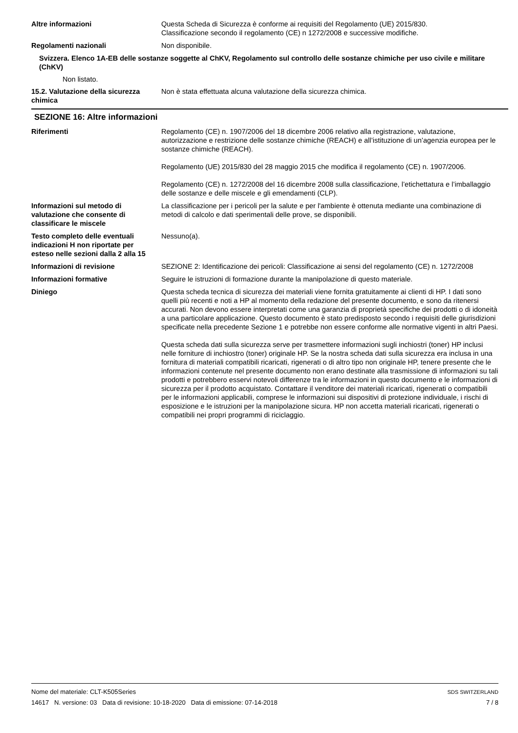Altre informazioni Questa Scheda di Sicurezza è conforme ai requisiti del Regolamento (UE) 2015/830.
Classificazione secondo il regolamento (CE) n 1272/2008 e successive modifiche.
Regolamenti nazionali Non disponibile.
Svizzera. Elenco 1A-EB delle sostanze soggette al ChKV, Regolamento sul controllo delle sostanze chimiche per uso civile e militare (ChKV)
Non listato.
15.2. Valutazione della sicurezza chimica
Non è stata effettuata alcuna valutazione della sicurezza chimica.
SEZIONE 16: Altre informazioni
Riferimenti Regolamento (CE) n. 1907/2006 del 18 dicembre 2006 relativo alla registrazione, valutazione, autorizzazione e restrizione delle sostanze chimiche (REACH) e all’istituzione di un’agenzia europea per le sostanze chimiche (REACH).
Regolamento (UE) 2015/830 del 28 maggio 2015 che modifica il regolamento (CE) n. 1907/2006.
Regolamento (CE) n. 1272/2008 del 16 dicembre 2008 sulla classificazione, l’etichettatura e l’imballaggio delle sostanze e delle miscele e gli emendamenti (CLP).
Informazioni sul metodo di valutazione che consente di classificare le miscele
La classificazione per i pericoli per la salute e per l'ambiente è ottenuta mediante una combinazione di metodi di calcolo e dati sperimentali delle prove, se disponibili.
Testo completo delle eventuali indicazioni H non riportate per esteso nelle sezioni dalla 2 alla 15
Nessuno(a).
Informazioni di revisione SEZIONE 2: Identificazione dei pericoli: Classificazione ai sensi del regolamento (CE) n. 1272/2008
Informazioni formative Seguire le istruzioni di formazione durante la manipolazione di questo materiale.
Diniego Questa scheda tecnica di sicurezza dei materiali viene fornita gratuitamente ai clienti di HP. I dati sono quelli più recenti e noti a HP al momento della redazione del presente documento, e sono da ritenersi accurati. Non devono essere interpretati come una garanzia di proprietà specifiche dei prodotti o di idoneità a una particolare applicazione. Questo documento è stato predisposto secondo i requisiti delle giurisdizioni specificate nella precedente Sezione 1 e potrebbe non essere conforme alle normative vigenti in altri Paesi.
Questa scheda dati sulla sicurezza serve per trasmettere informazioni sugli inchiostri (toner) HP inclusi nelle forniture di inchiostro (toner) originale HP. Se la nostra scheda dati sulla sicurezza era inclusa in una fornitura di materiali compatibili ricaricati, rigenerati o di altro tipo non originale HP, tenere presente che le informazioni contenute nel presente documento non erano destinate alla trasmissione di informazioni su tali prodotti e potrebbero esservi notevoli differenze tra le informazioni in questo documento e le informazioni di sicurezza per il prodotto acquistato. Contattare il venditore dei materiali ricaricati, rigenerati o compatibili per le informazioni applicabili, comprese le informazioni sui dispositivi di protezione individuale, i rischi di esposizione e le istruzioni per la manipolazione sicura. HP non accetta materiali ricaricati, rigenerati o compatibili nei propri programmi di riciclaggio.
Nome del materiale: CLT-K505Series
14617 N. versione: 03 Data di revisione: 10-18-2020 Data di emissione: 07-14-2018
SDS SWITZERLAND
7 / 8